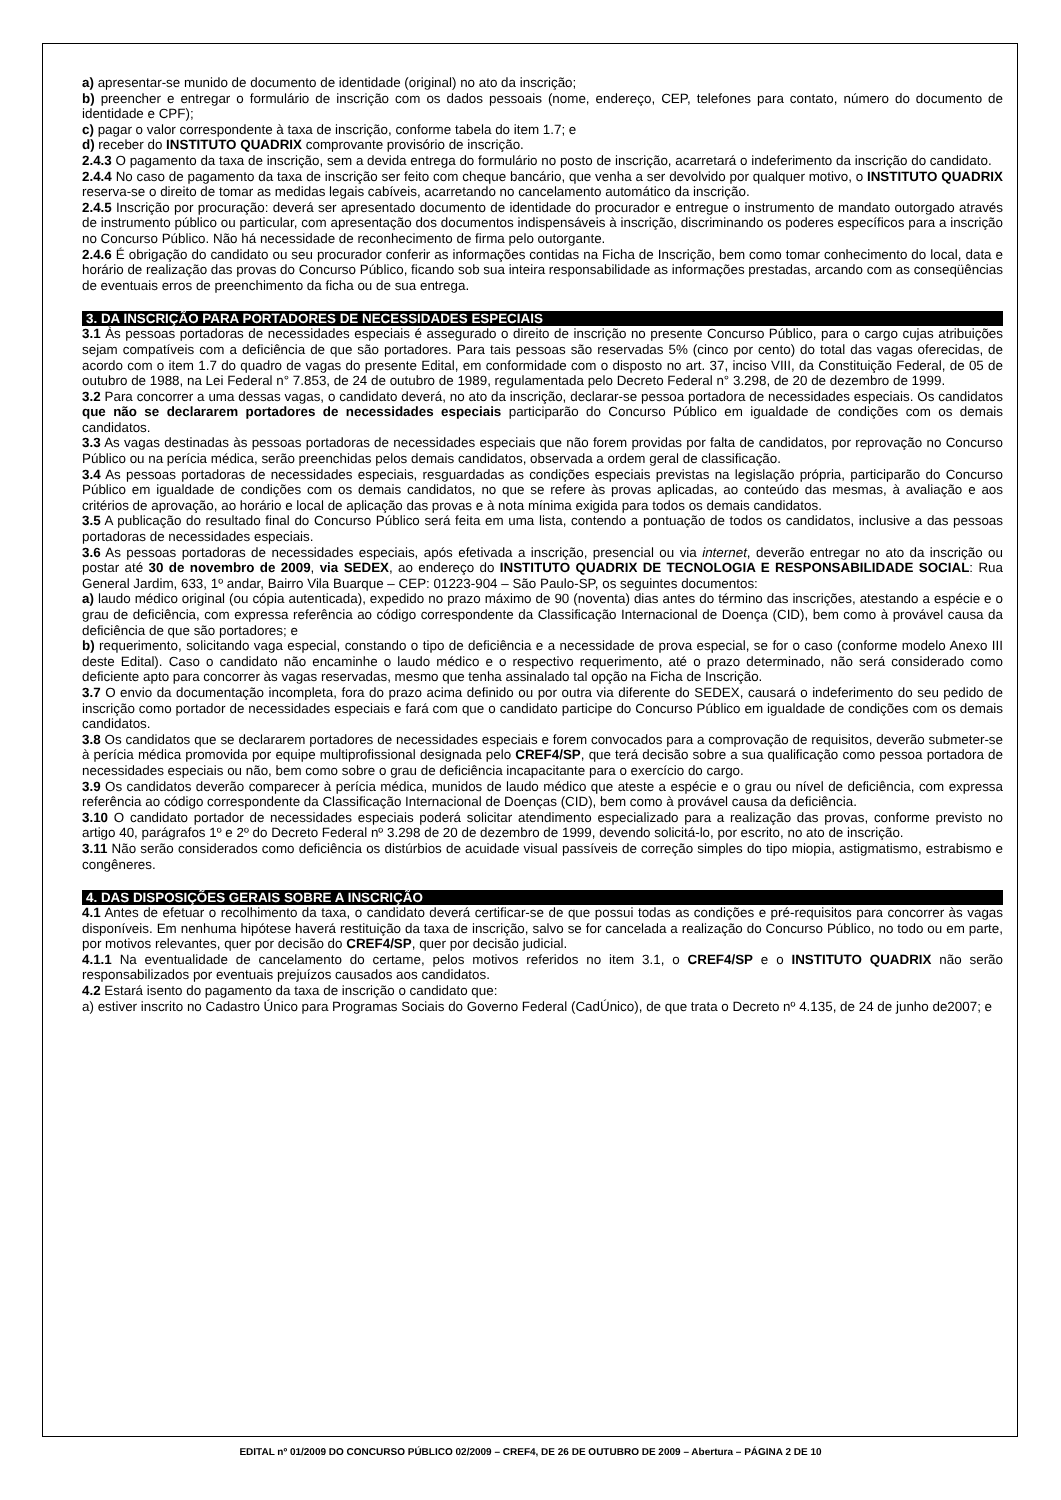a) apresentar-se munido de documento de identidade (original) no ato da inscrição;
b) preencher e entregar o formulário de inscrição com os dados pessoais (nome, endereço, CEP, telefones para contato, número do documento de identidade e CPF);
c) pagar o valor correspondente à taxa de inscrição, conforme tabela do item 1.7; e
d) receber do INSTITUTO QUADRIX comprovante provisório de inscrição.
2.4.3 O pagamento da taxa de inscrição, sem a devida entrega do formulário no posto de inscrição, acarretará o indeferimento da inscrição do candidato.
2.4.4 No caso de pagamento da taxa de inscrição ser feito com cheque bancário, que venha a ser devolvido por qualquer motivo, o INSTITUTO QUADRIX reserva-se o direito de tomar as medidas legais cabíveis, acarretando no cancelamento automático da inscrição.
2.4.5 Inscrição por procuração: deverá ser apresentado documento de identidade do procurador e entregue o instrumento de mandato outorgado através de instrumento público ou particular, com apresentação dos documentos indispensáveis à inscrição, discriminando os poderes específicos para a inscrição no Concurso Público. Não há necessidade de reconhecimento de firma pelo outorgante.
2.4.6 É obrigação do candidato ou seu procurador conferir as informações contidas na Ficha de Inscrição, bem como tomar conhecimento do local, data e horário de realização das provas do Concurso Público, ficando sob sua inteira responsabilidade as informações prestadas, arcando com as conseqüências de eventuais erros de preenchimento da ficha ou de sua entrega.
3. DA INSCRIÇÃO PARA PORTADORES DE NECESSIDADES ESPECIAIS
3.1 Às pessoas portadoras de necessidades especiais é assegurado o direito de inscrição no presente Concurso Público, para o cargo cujas atribuições sejam compatíveis com a deficiência de que são portadores. Para tais pessoas são reservadas 5% (cinco por cento) do total das vagas oferecidas, de acordo com o item 1.7 do quadro de vagas do presente Edital, em conformidade com o disposto no art. 37, inciso VIII, da Constituição Federal, de 05 de outubro de 1988, na Lei Federal n° 7.853, de 24 de outubro de 1989, regulamentada pelo Decreto Federal n° 3.298, de 20 de dezembro de 1999.
3.2 Para concorrer a uma dessas vagas, o candidato deverá, no ato da inscrição, declarar-se pessoa portadora de necessidades especiais. Os candidatos que não se declararem portadores de necessidades especiais participarão do Concurso Público em igualdade de condições com os demais candidatos.
3.3 As vagas destinadas às pessoas portadoras de necessidades especiais que não forem providas por falta de candidatos, por reprovação no Concurso Público ou na perícia médica, serão preenchidas pelos demais candidatos, observada a ordem geral de classificação.
3.4 As pessoas portadoras de necessidades especiais, resguardadas as condições especiais previstas na legislação própria, participarão do Concurso Público em igualdade de condições com os demais candidatos, no que se refere às provas aplicadas, ao conteúdo das mesmas, à avaliação e aos critérios de aprovação, ao horário e local de aplicação das provas e à nota mínima exigida para todos os demais candidatos.
3.5 A publicação do resultado final do Concurso Público será feita em uma lista, contendo a pontuação de todos os candidatos, inclusive a das pessoas portadoras de necessidades especiais.
3.6 As pessoas portadoras de necessidades especiais, após efetivada a inscrição, presencial ou via internet, deverão entregar no ato da inscrição ou postar até 30 de novembro de 2009, via SEDEX, ao endereço do INSTITUTO QUADRIX DE TECNOLOGIA E RESPONSABILIDADE SOCIAL: Rua General Jardim, 633, 1º andar, Bairro Vila Buarque – CEP: 01223-904 – São Paulo-SP, os seguintes documentos:
a) laudo médico original (ou cópia autenticada), expedido no prazo máximo de 90 (noventa) dias antes do término das inscrições, atestando a espécie e o grau de deficiência, com expressa referência ao código correspondente da Classificação Internacional de Doença (CID), bem como à provável causa da deficiência de que são portadores; e
b) requerimento, solicitando vaga especial, constando o tipo de deficiência e a necessidade de prova especial, se for o caso (conforme modelo Anexo III deste Edital). Caso o candidato não encaminhe o laudo médico e o respectivo requerimento, até o prazo determinado, não será considerado como deficiente apto para concorrer às vagas reservadas, mesmo que tenha assinalado tal opção na Ficha de Inscrição.
3.7 O envio da documentação incompleta, fora do prazo acima definido ou por outra via diferente do SEDEX, causará o indeferimento do seu pedido de inscrição como portador de necessidades especiais e fará com que o candidato participe do Concurso Público em igualdade de condições com os demais candidatos.
3.8 Os candidatos que se declararem portadores de necessidades especiais e forem convocados para a comprovação de requisitos, deverão submeter-se à perícia médica promovida por equipe multiprofissional designada pelo CREF4/SP, que terá decisão sobre a sua qualificação como pessoa portadora de necessidades especiais ou não, bem como sobre o grau de deficiência incapacitante para o exercício do cargo.
3.9 Os candidatos deverão comparecer à perícia médica, munidos de laudo médico que ateste a espécie e o grau ou nível de deficiência, com expressa referência ao código correspondente da Classificação Internacional de Doenças (CID), bem como à provável causa da deficiência.
3.10 O candidato portador de necessidades especiais poderá solicitar atendimento especializado para a realização das provas, conforme previsto no artigo 40, parágrafos 1º e 2º do Decreto Federal nº 3.298 de 20 de dezembro de 1999, devendo solicitá-lo, por escrito, no ato de inscrição.
3.11 Não serão considerados como deficiência os distúrbios de acuidade visual passíveis de correção simples do tipo miopia, astigmatismo, estrabismo e congêneres.
4. DAS DISPOSIÇÕES GERAIS SOBRE A INSCRIÇÃO
4.1 Antes de efetuar o recolhimento da taxa, o candidato deverá certificar-se de que possui todas as condições e pré-requisitos para concorrer às vagas disponíveis. Em nenhuma hipótese haverá restituição da taxa de inscrição, salvo se for cancelada a realização do Concurso Público, no todo ou em parte, por motivos relevantes, quer por decisão do CREF4/SP, quer por decisão judicial.
4.1.1 Na eventualidade de cancelamento do certame, pelos motivos referidos no item 3.1, o CREF4/SP e o INSTITUTO QUADRIX não serão responsabilizados por eventuais prejuízos causados aos candidatos.
4.2 Estará isento do pagamento da taxa de inscrição o candidato que:
a) estiver inscrito no Cadastro Único para Programas Sociais do Governo Federal (CadÚnico), de que trata o Decreto nº 4.135, de 24 de junho de2007; e
EDITAL nº 01/2009 DO CONCURSO PÚBLICO 02/2009 – CREF4, DE 26 DE OUTUBRO DE 2009 – Abertura – PÁGINA 2 DE 10